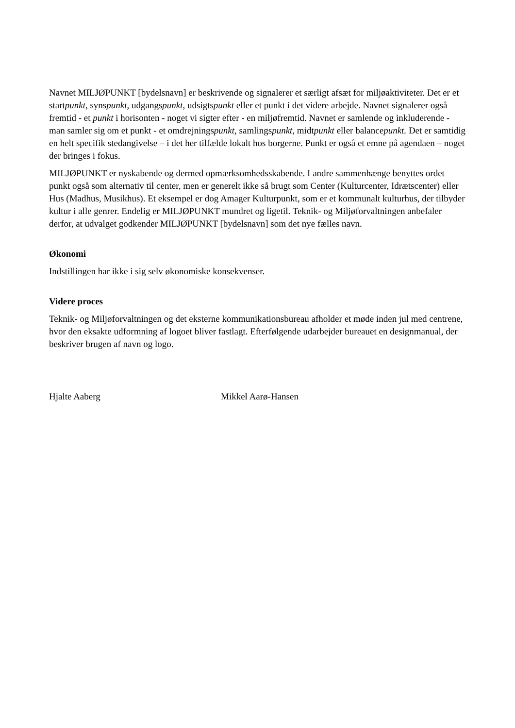Navnet MILJØPUNKT [bydelsnavn] er beskrivende og signalerer et særligt afsæt for miljøaktiviteter. Det er et startpunkt, synspunkt, udgangspunkt, udsigtspunkt eller et punkt i det videre arbejde. Navnet signalerer også fremtid - et punkt i horisonten - noget vi sigter efter - en miljøfremtid. Navnet er samlende og inkluderende - man samler sig om et punkt - et omdrejningspunkt, samlingspunkt, midtpunkt eller balancepunkt. Det er samtidig en helt specifik stedangivelse – i det her tilfælde lokalt hos borgerne. Punkt er også et emne på agendaen – noget der bringes i fokus.
MILJØPUNKT er nyskabende og dermed opmærksomhedsskabende. I andre sammenhænge benyttes ordet punkt også som alternativ til center, men er generelt ikke så brugt som Center (Kulturcenter, Idrætscenter) eller Hus (Madhus, Musikhus). Et eksempel er dog Amager Kulturpunkt, som er et kommunalt kulturhus, der tilbyder kultur i alle genrer. Endelig er MILJØPUNKT mundret og ligetil. Teknik- og Miljøforvaltningen anbefaler derfor, at udvalget godkender MILJØPUNKT [bydelsnavn] som det nye fælles navn.
Økonomi
Indstillingen har ikke i sig selv økonomiske konsekvenser.
Videre proces
Teknik- og Miljøforvaltningen og det eksterne kommunikationsbureau afholder et møde inden jul med centrene, hvor den eksakte udformning af logoet bliver fastlagt. Efterfølgende udarbejder bureauet en designmanual, der beskriver brugen af navn og logo.
Hjalte Aaberg Mikkel Aarø-Hansen